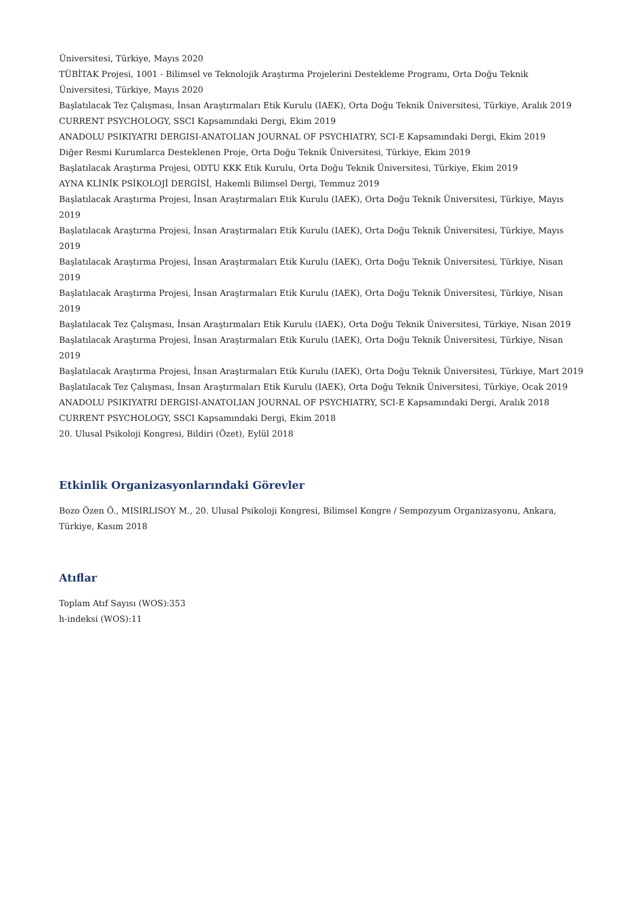Üniversitesi, Türkiye, Mayıs 2020
TÜBİTAK Projesi, 1001 - Bilimsel ve Teknolojik Araştırma Projelerini Destekleme Programı, Orta Doğu Teknik Üniversitesi, Türkiye, Mayıs 2020
Başlatılacak Tez Çalışması, İnsan Araştırmaları Etik Kurulu (IAEK), Orta Doğu Teknik Üniversitesi, Türkiye, Aralık 2019
CURRENT PSYCHOLOGY, SSCI Kapsamındaki Dergi, Ekim 2019
ANADOLU PSIKIYATRI DERGISI-ANATOLIAN JOURNAL OF PSYCHIATRY, SCI-E Kapsamındaki Dergi, Ekim 2019
Diğer Resmi Kurumlarca Desteklenen Proje, Orta Doğu Teknik Üniversitesi, Türkiye, Ekim 2019
Başlatılacak Araştırma Projesi, ODTU KKK Etik Kurulu, Orta Doğu Teknik Üniversitesi, Türkiye, Ekim 2019
AYNA KLİNİK PSİKOLOJİ DERGİSİ, Hakemli Bilimsel Dergi, Temmuz 2019
Başlatılacak Araştırma Projesi, İnsan Araştırmaları Etik Kurulu (IAEK), Orta Doğu Teknik Üniversitesi, Türkiye, Mayıs 2019
Başlatılacak Araştırma Projesi, İnsan Araştırmaları Etik Kurulu (IAEK), Orta Doğu Teknik Üniversitesi, Türkiye, Mayıs 2019
Başlatılacak Araştırma Projesi, İnsan Araştırmaları Etik Kurulu (IAEK), Orta Doğu Teknik Üniversitesi, Türkiye, Nisan 2019
Başlatılacak Araştırma Projesi, İnsan Araştırmaları Etik Kurulu (IAEK), Orta Doğu Teknik Üniversitesi, Türkiye, Nisan 2019
Başlatılacak Tez Çalışması, İnsan Araştırmaları Etik Kurulu (IAEK), Orta Doğu Teknik Üniversitesi, Türkiye, Nisan 2019
Başlatılacak Araştırma Projesi, İnsan Araştırmaları Etik Kurulu (IAEK), Orta Doğu Teknik Üniversitesi, Türkiye, Nisan 2019
Başlatılacak Araştırma Projesi, İnsan Araştırmaları Etik Kurulu (IAEK), Orta Doğu Teknik Üniversitesi, Türkiye, Mart 2019
Başlatılacak Tez Çalışması, İnsan Araştırmaları Etik Kurulu (IAEK), Orta Doğu Teknik Üniversitesi, Türkiye, Ocak 2019
ANADOLU PSIKIYATRI DERGISI-ANATOLIAN JOURNAL OF PSYCHIATRY, SCI-E Kapsamındaki Dergi, Aralık 2018
CURRENT PSYCHOLOGY, SSCI Kapsamındaki Dergi, Ekim 2018
20. Ulusal Psikoloji Kongresi, Bildiri (Özet), Eylül 2018
Etkinlik Organizasyonlarındaki Görevler
Bozo Özen Ö., MISIRLISOY M., 20. Ulusal Psikoloji Kongresi, Bilimsel Kongre / Sempozyum Organizasyonu, Ankara, Türkiye, Kasım 2018
Atıflar
Toplam Atıf Sayısı (WOS):353
h-indeksi (WOS):11